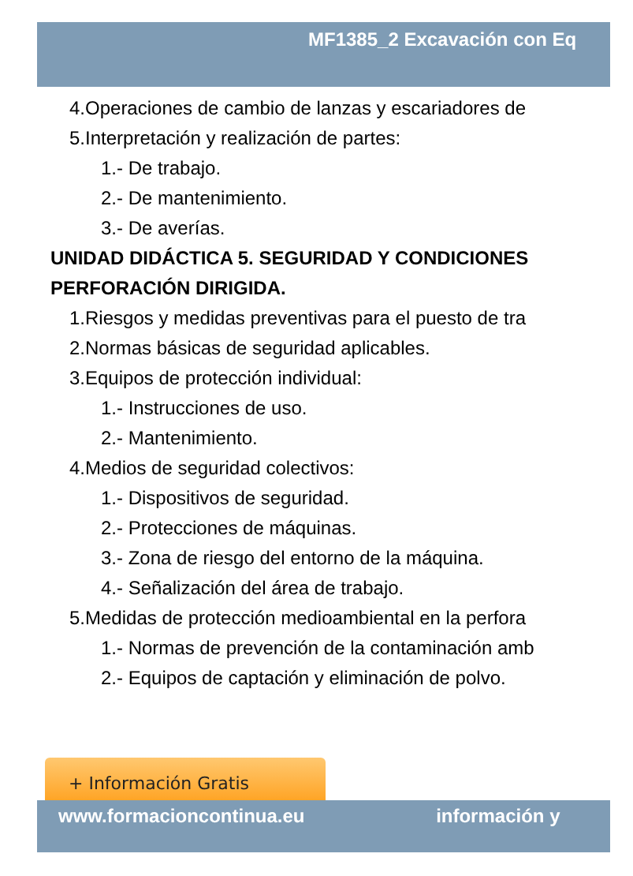MF1385_2 Excavación con Eq
4.Operaciones de cambio de lanzas y escariadores de
5.Interpretación y realización de partes:
1.- De trabajo.
2.- De mantenimiento.
3.- De averías.
UNIDAD DIDÁCTICA 5. SEGURIDAD Y CONDICIONES
PERFORACIÓN DIRIGIDA.
1.Riesgos y medidas preventivas para el puesto de tra
2.Normas básicas de seguridad aplicables.
3.Equipos de protección individual:
1.- Instrucciones de uso.
2.- Mantenimiento.
4.Medios de seguridad colectivos:
1.- Dispositivos de seguridad.
2.- Protecciones de máquinas.
3.- Zona de riesgo del entorno de la máquina.
4.- Señalización del área de trabajo.
5.Medidas de protección medioambiental en la perfora
1.- Normas de prevención de la contaminación amb
2.- Equipos de captación y eliminación de polvo.
+ Información Gratis
www.formacioncontinua.eu información y